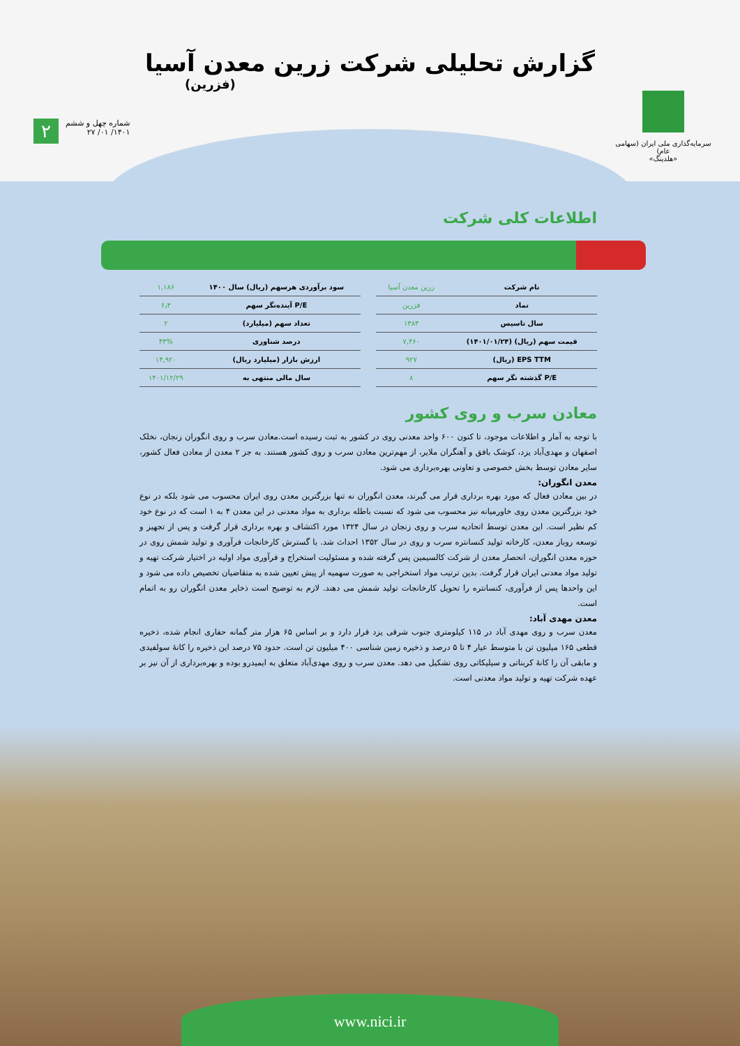گزارش تحلیلی شرکت زرین معدن آسیا
(فزرین)
سرمایه‌گذاری ملی ایران (سهامی عام)
«هلدینگ»
شماره چهل و ششم
۱۴۰۱/ ۰۱/ ۲۷
۲
اطلاعات کلی شرکت
| نام شرکت | زرین معدن آسیا |
| نماد | فزرین |
| سال تاسیس | ۱۳۸۳ |
| قیمت سهم (ریال) (۱۴۰۱/۰۱/۲۴) | ۷,۴۶۰ |
| EPS TTM (ریال) | ۹۲۷ |
| P/E گذشته نگر سهم | ۸ |
| سود برآوردی هرسهم (ریال) سال ۱۴۰۰ | ۱,۱۸۶ |
| P/E آینده‌نگر سهم | ۶٫۳ |
| تعداد سهم (میلیارد) | ۲ |
| درصد شناوری | ۴۳% |
| ارزش بازار (میلیارد ریال) | ۱۴,۹۲۰ |
| سال مالی منتهی به | ۱۴۰۱/۱۲/۲۹ |
معادن سرب و روی کشور
با توجه به آمار و اطلاعات موجود، تا کنون ۶۰۰ واحد معدنی روی در کشور به ثبت رسیده است.معادن سرب و روی انگوران زنجان، نخلک اصفهان و مهدی‌آباد یزد، کوشک بافق و آهنگران ملایر، از مهم‌ترین معادن سرب و روی کشور هستند. به جز ۲ معدن از معادن فعال کشور، سایر معادن توسط بخش خصوصی و تعاونی بهره‌برداری می شود.
معدن انگوران:
در بین معادن فعال که مورد بهره برداری قرار می گیرند، معدن انگوران نه تنها بزرگترین معدن روی ایران محسوب می شود بلکه در نوع خود بزرگترین معدن روی خاورمیانه نیز محسوب می شود که نسبت باطله برداری به مواد معدنی در این معدن ۴ به ۱ است که در نوع خود کم نظیر است. این معدن توسط اتحادیه سرب و روی زنجان در سال ۱۳۲۴ مورد اکتشاف و بهره برداری قرار گرفت و پس از تجهیز و توسعه روباز معدن، کارخانه تولید کنسانتره سرب و روی در سال ۱۳۵۲ احداث شد. با گسترش کارخانجات فرآوری و تولید شمش روی در حوزه معدن انگوران، انحصار معدن از شرکت کالسیمین پس گرفته شده و مسئولیت استخراج و فرآوری مواد اولیه در اختیار شرکت تهیه و تولید مواد معدنی ایران قرار گرفت. بدین ترتیب مواد استخراجی به صورت سهمیه از پیش تعیین شده به متقاضیان تخصیص داده می شود و این واحدها پس از فرآوری، کنسانتره را تحویل کارخانجات تولید شمش می دهند. لازم به توضیح است ذخایر معدن انگوران رو به اتمام است.
معدن مهدی آباد:
معدن سرب و روی مهدی آباد در ۱۱۵ کیلومتری جنوب شرقی یزد قرار دارد و بر اساس ۶۵ هزار متر گمانه حفاری انجام شده، ذخیره قطعی ۱۶۵ میلیون تن با متوسط عیار ۴ تا ۵ درصد و ذخیره زمین شناسی ۴۰۰ میلیون تن است. حدود ۷۵ درصد این ذخیره را کانهٔ سولفیدی و مابقی آن را کانهٔ کربناتی و سیلیکاتی روی تشکیل می دهد. معدن سرب و روی مهدی‌آباد متعلق به ایمیدرو بوده و بهره‌برداری از آن نیز بر عهده شرکت تهیه و تولید مواد معدنی است.
www.nici.ir